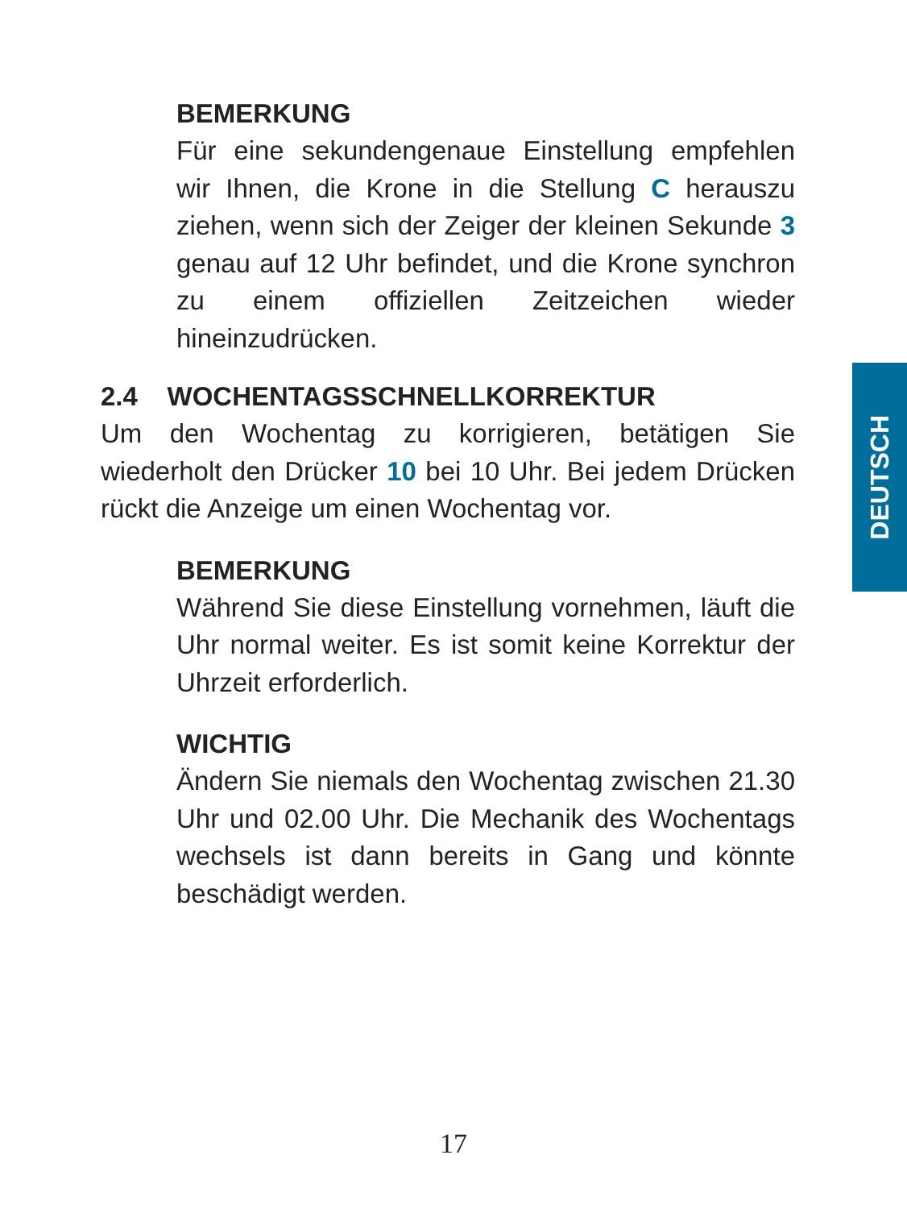BEMERKUNG
Für eine sekundengenaue Einstellung empfehlen wir Ihnen, die Krone in die Stellung C herauszu ziehen, wenn sich der Zeiger der kleinen Sekunde 3 genau auf 12 Uhr befindet, und die Krone synchron zu einem offiziellen Zeitzeichen wieder hineinzudrücken.
2.4 WOCHENTAGSSCHNELLKORREKTUR
Um den Wochentag zu korrigieren, betätigen Sie wiederholt den Drücker 10 bei 10 Uhr. Bei jedem Drücken rückt die Anzeige um einen Wochentag vor.
BEMERKUNG
Während Sie diese Einstellung vornehmen, läuft die Uhr normal weiter. Es ist somit keine Korrektur der Uhrzeit erforderlich.
WICHTIG
Ändern Sie niemals den Wochentag zwischen 21.30 Uhr und 02.00 Uhr. Die Mechanik des Wochentags wechsels ist dann bereits in Gang und könnte beschädigt werden.
DEUTSCH
17